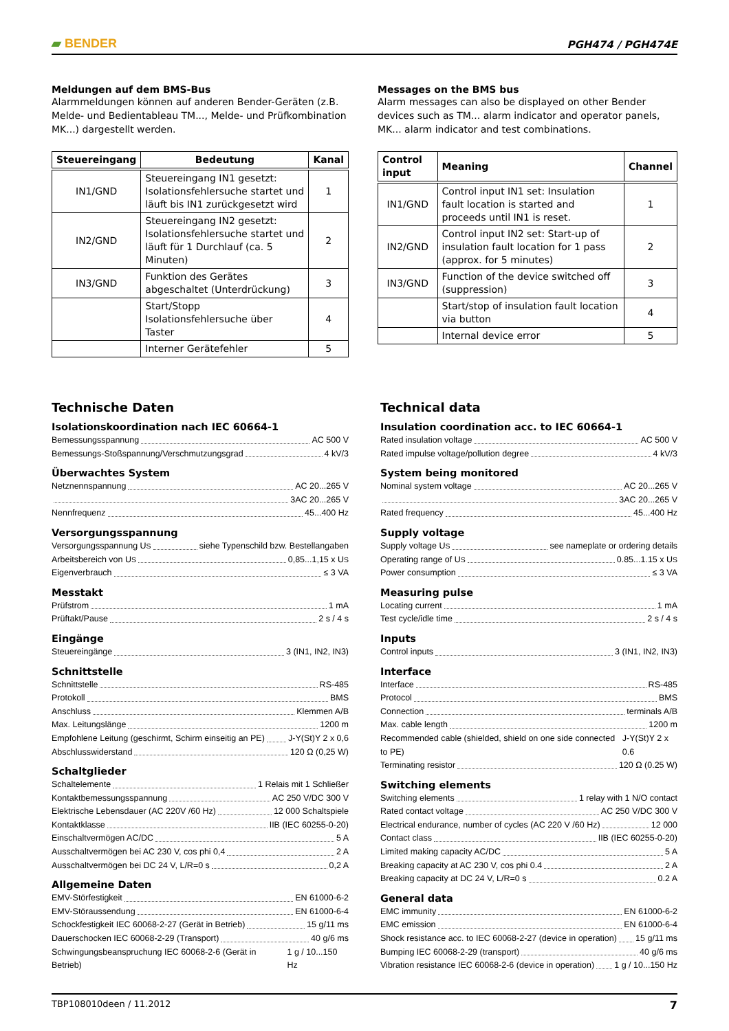▰ BENDER
PGH474 / PGH474E
Meldungen auf dem BMS-Bus
Alarmmeldungen können auf anderen Bender-Geräten (z.B. Melde- und Bedientableau TM..., Melde- und Prüfkombination MK...) dargestellt werden.
| Steuereingang | Bedeutung | Kanal |
| --- | --- | --- |
| IN1/GND | Steuereingang IN1 gesetzt: Isolationsfehlersuche startet und läuft bis IN1 zurückgesetzt wird | 1 |
| IN2/GND | Steuereingang IN2 gesetzt: Isolationsfehlersuche startet und läuft für 1 Durchlauf (ca. 5 Minuten) | 2 |
| IN3/GND | Funktion des Gerätes abgeschaltet (Unterdrückung) | 3 |
| | Start/Stopp Isolationsfehlersuche über Taster | 4 |
| | Interner Gerätefehler | 5 |
Messages on the BMS bus
Alarm messages can also be displayed on other Bender devices such as TM... alarm indicator and operator panels, MK... alarm indicator and test combinations.
| Control input | Meaning | Channel |
| --- | --- | --- |
| IN1/GND | Control input IN1 set: Insulation fault location is started and proceeds until IN1 is reset. | 1 |
| IN2/GND | Control input IN2 set: Start-up of insulation fault location for 1 pass (approx. for 5 minutes) | 2 |
| IN3/GND | Function of the device switched off (suppression) | 3 |
| | Start/stop of insulation fault location via button | 4 |
| | Internal device error | 5 |
Technische Daten
Isolationskoordination nach IEC 60664-1
Bemessungsspannung AC 500 V
Bemessungs-Stoßspannung/Verschmutzungsgrad 4 kV/3
Überwachtes System
Netznennspannung AC 20...265 V
3AC 20...265 V
Nennfrequenz 45...400 Hz
Versorgungsspannung
Versorgungsspannung U<sub>S</sub> siehe Typenschild bzw. Bestellangaben
Arbeitsbereich von U<sub>S</sub> 0,85...1,15 x U<sub>S</sub>
Eigenverbrauch ≤ 3 VA
Messtakt
Prüfstrom 1 mA
Prüftakt/Pause 2 s / 4 s
Eingänge
Steuereingänge 3 (IN1, IN2, IN3)
Schnittstelle
Schnittstelle RS-485
Protokoll BMS
Anschluss Klemmen A/B
Max. Leitungslänge 1200 m
Empfohlene Leitung (geschirmt, Schirm einseitig an PE) J-Y(St)Y 2 x 0,6
Abschlusswiderstand 120 Ω (0,25 W)
Schaltglieder
Schaltelemente 1 Relais mit 1 Schließer
Kontaktbemessungsspannung AC 250 V/DC 300 V
Elektrische Lebensdauer (AC 220V /60 Hz) 12 000 Schaltspiele
Kontaktklasse IIB (IEC 60255-0-20)
Einschaltvermögen AC/DC 5 A
Ausschaltvermögen bei AC 230 V, cos phi 0,4 2 A
Ausschaltvermögen bei DC 24 V, L/R=0 s 0,2 A
Allgemeine Daten
EMV-Störfestigkeit EN 61000-6-2
EMV-Störaussendung EN 61000-6-4
Schockfestigkeit IEC 60068-2-27 (Gerät in Betrieb) 15 g/11 ms
Dauerschocken IEC 60068-2-29 (Transport) 40 g/6 ms
Schwingungsbeanspruchung IEC 60068-2-6 (Gerät in Betrieb) 1 g / 10...150 Hz
Technical data
Insulation coordination acc. to IEC 60664-1
Rated insulation voltage AC 500 V
Rated impulse voltage/pollution degree 4 kV/3
System being monitored
Nominal system voltage AC 20...265 V
3AC 20...265 V
Rated frequency 45...400 Hz
Supply voltage
Supply voltage U<sub>S</sub> see nameplate or ordering details
Operating range of U<sub>S</sub> 0.85...1.15 x U<sub>S</sub>
Power consumption ≤ 3 VA
Measuring pulse
Locating current 1 mA
Test cycle/idle time 2 s / 4 s
Inputs
Control inputs 3 (IN1, IN2, IN3)
Interface
Interface RS-485
Protocol BMS
Connection terminals A/B
Max. cable length 1200 m
Recommended cable (shielded, shield on one side connected to PE) J-Y(St)Y 2 x 0.6
Terminating resistor 120 Ω (0.25 W)
Switching elements
Switching elements 1 relay with 1 N/O contact
Rated contact voltage AC 250 V/DC 300 V
Electrical endurance, number of cycles (AC 220 V /60 Hz) 12 000
Contact class IIB (IEC 60255-0-20)
Limited making capacity AC/DC 5 A
Breaking capacity at AC 230 V, cos phi 0.4 2 A
Breaking capacity at DC 24 V, L/R=0 s 0.2 A
General data
EMC immunity EN 61000-6-2
EMC emission EN 61000-6-4
Shock resistance acc. to IEC 60068-2-27 (device in operation) 15 g/11 ms
Bumping IEC 60068-2-29 (transport) 40 g/6 ms
Vibration resistance IEC 60068-2-6 (device in operation) 1 g / 10...150 Hz
TBP108010deen / 11.2012 7